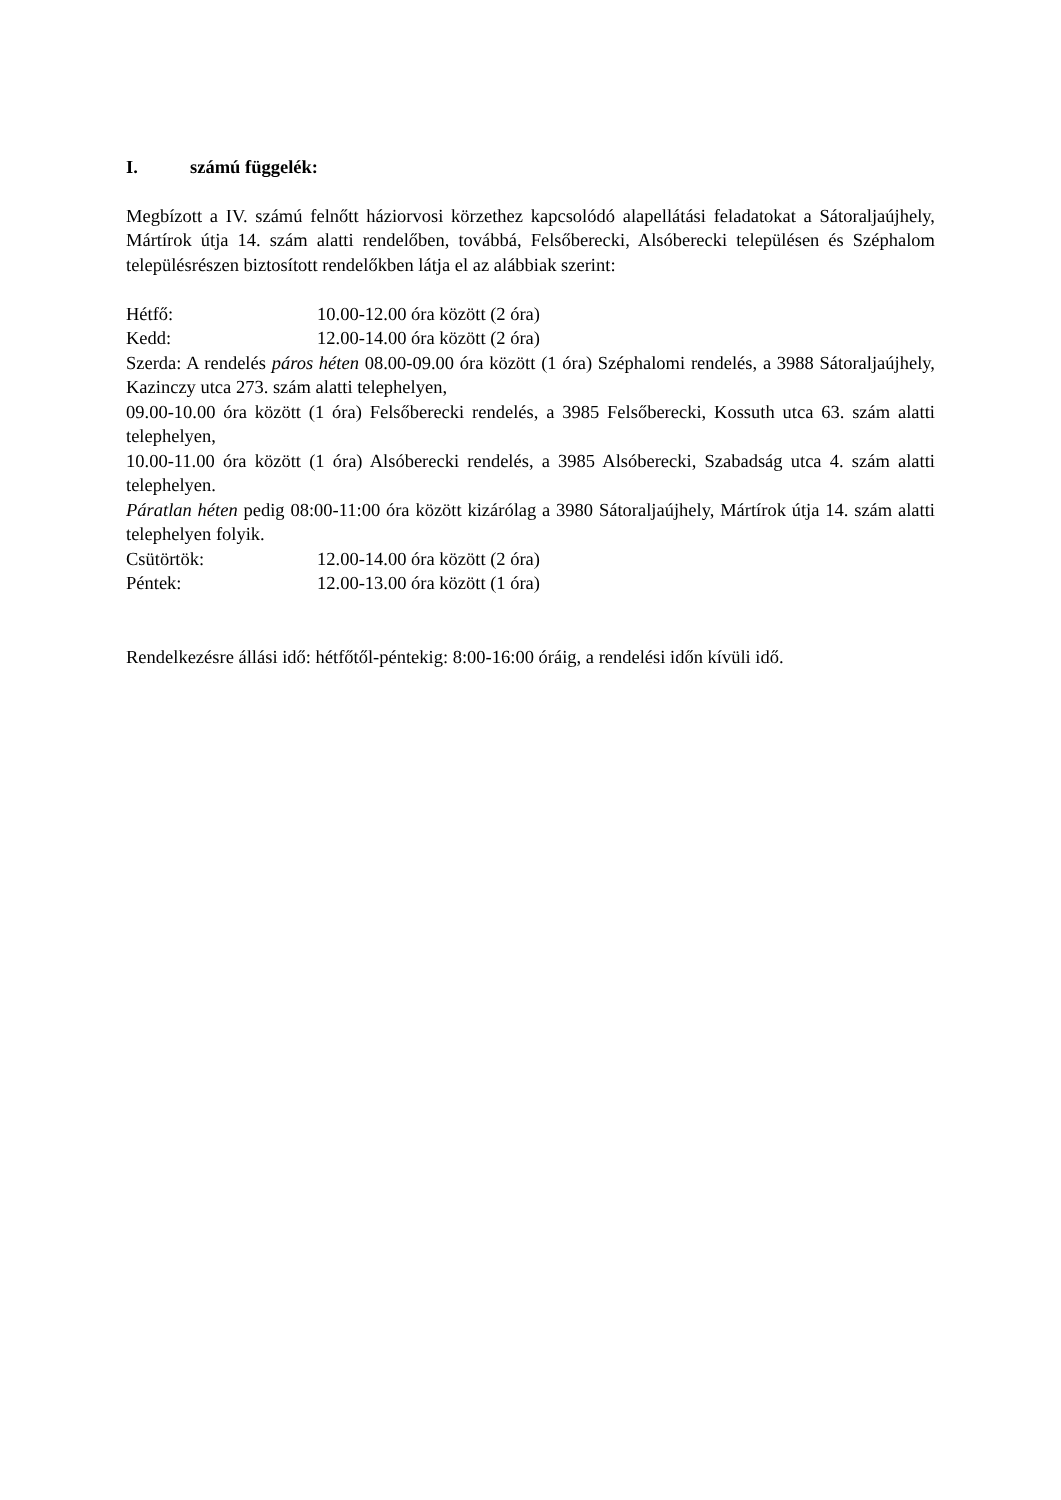I. számú függelék:
Megbízott a IV. számú felnőtt háziorvosi körzethez kapcsolódó alapellátási feladatokat a Sátoraljaújhely, Mártírok útja 14. szám alatti rendelőben, továbbá, Felsőberecki, Alsóberecki településen és Széphalom településrészen biztosított rendelőkben látja el az alábbiak szerint:
Hétfő: 10.00-12.00 óra között (2 óra)
Kedd: 12.00-14.00 óra között (2 óra)
Szerda: A rendelés páros héten 08.00-09.00 óra között (1 óra) Széphalomi rendelés, a 3988 Sátoraljaújhely, Kazinczy utca 273. szám alatti telephelyen,
09.00-10.00 óra között (1 óra) Felsőberecki rendelés, a 3985 Felsőberecki, Kossuth utca 63. szám alatti telephelyen,
10.00-11.00 óra között (1 óra) Alsóberecki rendelés, a 3985 Alsóberecki, Szabadság utca 4. szám alatti telephelyen.
Páratlan héten pedig 08:00-11:00 óra között kizárólag a 3980 Sátoraljaújhely, Mártírok útja 14. szám alatti telephelyen folyik.
Csütörtök: 12.00-14.00 óra között (2 óra)
Péntek: 12.00-13.00 óra között (1 óra)
Rendelkezésre állási idő: hétfőtől-péntekig: 8:00-16:00 óráig, a rendelési időn kívüli idő.